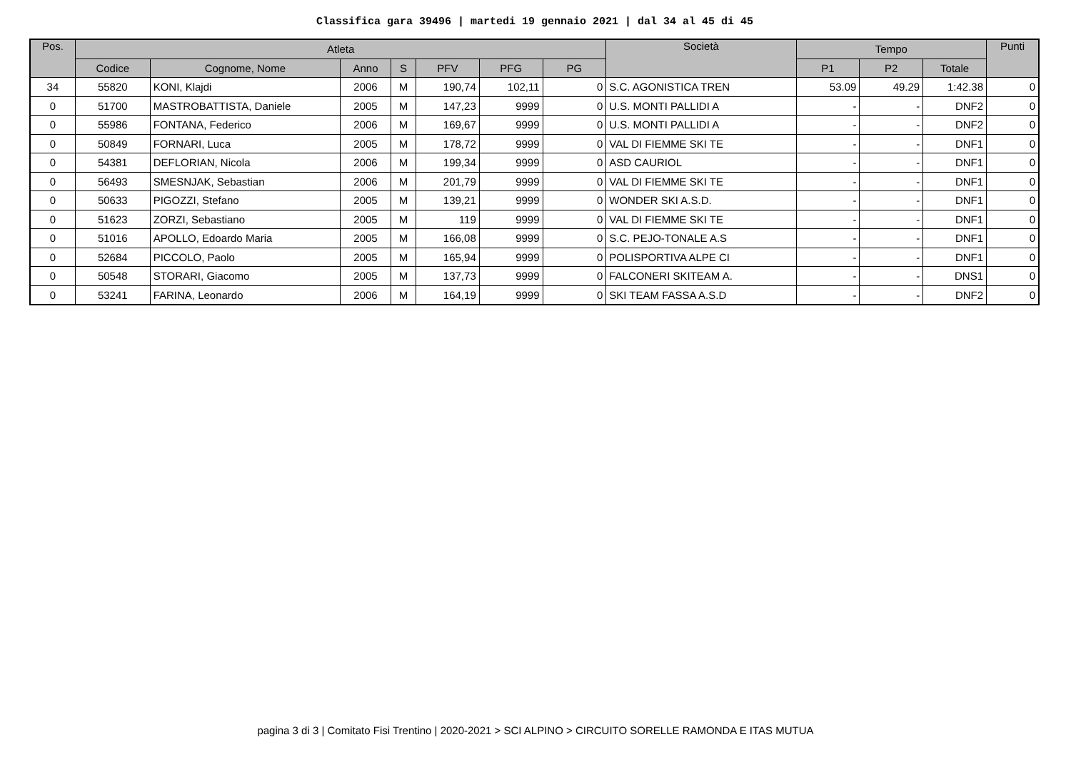Classifica gara 39496 | martedi 19 gennaio 2021 | dal 34 al 45 di 45
| Pos. | Atleta | | | | | | | Società | Tempo | | | Punti |
| --- | --- | --- | --- | --- | --- | --- | --- | --- | --- | --- | --- | --- |
| | Codice | Cognome, Nome | Anno | S | PFV | PFG | PG | | P1 | P2 | Totale | |
| 34 | 55820 | KONI, Klajdi | 2006 | M | 190,74 | 102,11 | 0 | S.C. AGONISTICA TREN | 53.09 | 49.29 | 1:42.38 | 0 |
| 0 | 51700 | MASTROBATTISTA, Daniele | 2005 | M | 147,23 | 9999 | 0 | U.S. MONTI PALLIDI A | - | - | DNF2 | 0 |
| 0 | 55986 | FONTANA, Federico | 2006 | M | 169,67 | 9999 | 0 | U.S. MONTI PALLIDI A | - | - | DNF2 | 0 |
| 0 | 50849 | FORNARI, Luca | 2005 | M | 178,72 | 9999 | 0 | VAL DI FIEMME SKI TE | - | - | DNF1 | 0 |
| 0 | 54381 | DEFLORIAN, Nicola | 2006 | M | 199,34 | 9999 | 0 | ASD CAURIOL | - | - | DNF1 | 0 |
| 0 | 56493 | SMESNJAK, Sebastian | 2006 | M | 201,79 | 9999 | 0 | VAL DI FIEMME SKI TE | - | - | DNF1 | 0 |
| 0 | 50633 | PIGOZZI, Stefano | 2005 | M | 139,21 | 9999 | 0 | WONDER SKI A.S.D. | - | - | DNF1 | 0 |
| 0 | 51623 | ZORZI, Sebastiano | 2005 | M | 119 | 9999 | 0 | VAL DI FIEMME SKI TE | - | - | DNF1 | 0 |
| 0 | 51016 | APOLLO, Edoardo Maria | 2005 | M | 166,08 | 9999 | 0 | S.C. PEJO-TONALE A.S | - | - | DNF1 | 0 |
| 0 | 52684 | PICCOLO, Paolo | 2005 | M | 165,94 | 9999 | 0 | POLISPORTIVA ALPE CI | - | - | DNF1 | 0 |
| 0 | 50548 | STORARI, Giacomo | 2005 | M | 137,73 | 9999 | 0 | FALCONERI SKITEAM A. | - | - | DNS1 | 0 |
| 0 | 53241 | FARINA, Leonardo | 2006 | M | 164,19 | 9999 | 0 | SKI TEAM FASSA A.S.D | - | - | DNF2 | 0 |
pagina 3 di 3 | Comitato Fisi Trentino | 2020-2021 > SCI ALPINO > CIRCUITO SORELLE RAMONDA E ITAS MUTUA